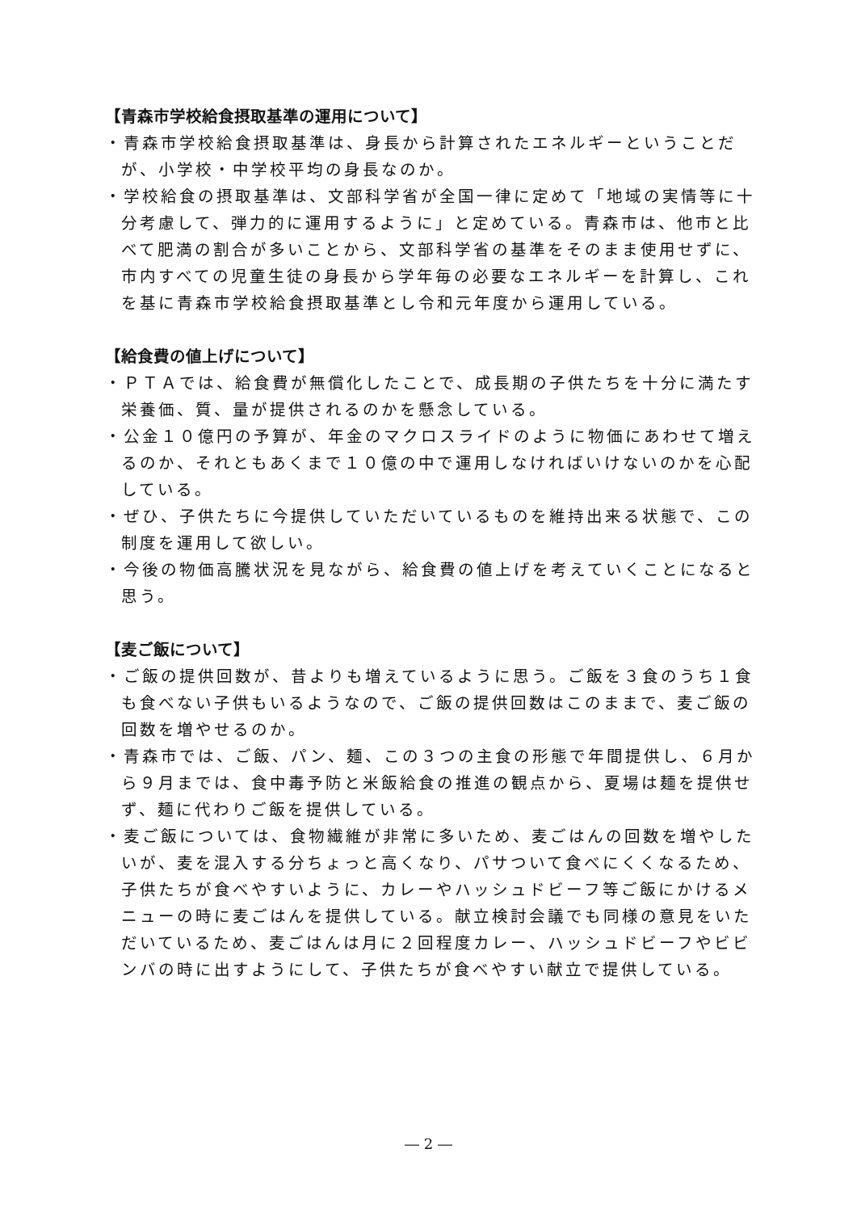【青森市学校給食摂取基準の運用について】
・青森市学校給食摂取基準は、身長から計算されたエネルギーということだが、小学校・中学校平均の身長なのか。
・学校給食の摂取基準は、文部科学省が全国一律に定めて「地域の実情等に十分考慮して、弾力的に運用するように」と定めている。青森市は、他市と比べて肥満の割合が多いことから、文部科学省の基準をそのまま使用せずに、市内すべての児童生徒の身長から学年毎の必要なエネルギーを計算し、これを基に青森市学校給食摂取基準とし令和元年度から運用している。
【給食費の値上げについて】
・ＰＴＡでは、給食費が無償化したことで、成長期の子供たちを十分に満たす栄養価、質、量が提供されるのかを懸念している。
・公金１０億円の予算が、年金のマクロスライドのように物価にあわせて増えるのか、それともあくまで１０億の中で運用しなければいけないのかを心配している。
・ぜひ、子供たちに今提供していただいているものを維持出来る状態で、この制度を運用して欲しい。
・今後の物価高騰状況を見ながら、給食費の値上げを考えていくことになると思う。
【麦ご飯について】
・ご飯の提供回数が、昔よりも増えているように思う。ご飯を３食のうち１食も食べない子供もいるようなので、ご飯の提供回数はこのままで、麦ご飯の回数を増やせるのか。
・青森市では、ご飯、パン、麺、この３つの主食の形態で年間提供し、６月から９月までは、食中毒予防と米飯給食の推進の観点から、夏場は麺を提供せず、麺に代わりご飯を提供している。
・麦ご飯については、食物繊維が非常に多いため、麦ごはんの回数を増やしたいが、麦を混入する分ちょっと高くなり、パサついて食べにくくなるため、子供たちが食べやすいように、カレーやハッシュドビーフ等ご飯にかけるメニューの時に麦ごはんを提供している。献立検討会議でも同様の意見をいただいているため、麦ごはんは月に２回程度カレー、ハッシュドビーフやビビンバの時に出すようにして、子供たちが食べやすい献立で提供している。
― 2 ―